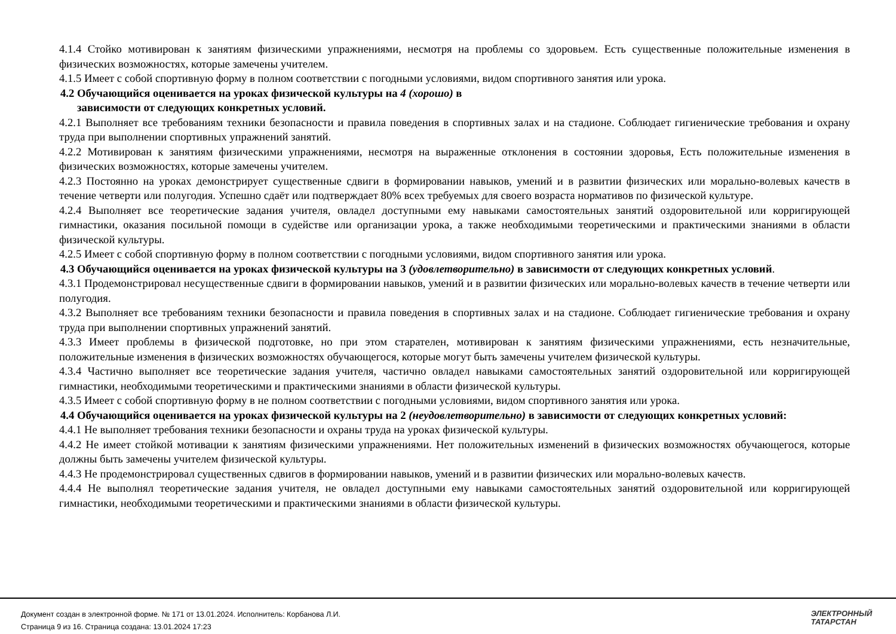4.1.4 Стойко мотивирован к занятиям физическими упражнениями, несмотря на проблемы со здоровьем. Есть существенные положительные изменения в физических возможностях, которые замечены учителем.
4.1.5 Имеет с собой спортивную форму в полном соответствии с погодными условиями, видом спортивного занятия или урока.
4.2 Обучающийся оценивается на уроках физической культуры на 4 (хорошо) в
зависимости от следующих конкретных условий.
4.2.1 Выполняет все требованиям техники безопасности и правила поведения в спортивных залах и на стадионе. Соблюдает гигиенические требования и охрану труда при выполнении спортивных упражнений занятий.
4.2.2 Мотивирован к занятиям физическими упражнениями, несмотря на выраженные отклонения в состоянии здоровья, Есть положительные изменения в физических возможностях, которые замечены учителем.
4.2.3 Постоянно на уроках демонстрирует существенные сдвиги в формировании навыков, умений и в развитии физических или морально-волевых качеств в течение четверти или полугодия. Успешно сдаёт или подтверждает 80% всех требуемых для своего возраста нормативов по физической культуре.
4.2.4 Выполняет все теоретические задания учителя, овладел доступными ему навыками самостоятельных занятий оздоровительной или корригирующей гимнастики, оказания посильной помощи в судействе или организации урока, а также необходимыми теоретическими и практическими знаниями в области физической культуры.
4.2.5 Имеет с собой спортивную форму в полном соответствии с погодными условиями, видом спортивного занятия или урока.
4.3 Обучающийся оценивается на уроках физической культуры на 3 (удовлетворительно) в зависимости от следующих конкретных условий.
4.3.1 Продемонстрировал несущественные сдвиги в формировании навыков, умений и в развитии физических или морально-волевых качеств в течение четверти или полугодия.
4.3.2 Выполняет все требованиям техники безопасности и правила поведения в спортивных залах и на стадионе. Соблюдает гигиенические требования и охрану труда при выполнении спортивных упражнений занятий.
4.3.3 Имеет проблемы в физической подготовке, но при этом старателен, мотивирован к занятиям физическими упражнениями, есть незначительные, положительные изменения в физических возможностях обучающегося, которые могут быть замечены учителем физической культуры.
4.3.4 Частично выполняет все теоретические задания учителя, частично овладел навыками самостоятельных занятий оздоровительной или корригирующей гимнастики, необходимыми теоретическими и практическими знаниями в области физической культуры.
4.3.5 Имеет с собой спортивную форму в не полном соответствии с погодными условиями, видом спортивного занятия или урока.
4.4 Обучающийся оценивается на уроках физической культуры на 2 (неудовлетворительно) в зависимости от следующих конкретных условий:
4.4.1 Не выполняет требования техники безопасности и охраны труда на уроках физической культуры.
4.4.2 Не имеет стойкой мотивации к занятиям физическими упражнениями. Нет положительных изменений в физических возможностях обучающегося, которые должны быть замечены учителем физической культуры.
4.4.3 Не продемонстрировал существенных сдвигов в формировании навыков, умений и в развитии физических или морально-волевых качеств.
4.4.4 Не выполнял теоретические задания учителя, не овладел доступными ему навыками самостоятельных занятий оздоровительной или корригирующей гимнастики, необходимыми теоретическими и практическими знаниями в области физической культуры.
Документ создан в электронной форме. № 171 от 13.01.2024. Исполнитель: Корбанова Л.И.
Страница 9 из 16. Страница создана: 13.01.2024 17:23
ЭЛЕКТРОННЫЙ
ТАТАРСТАН